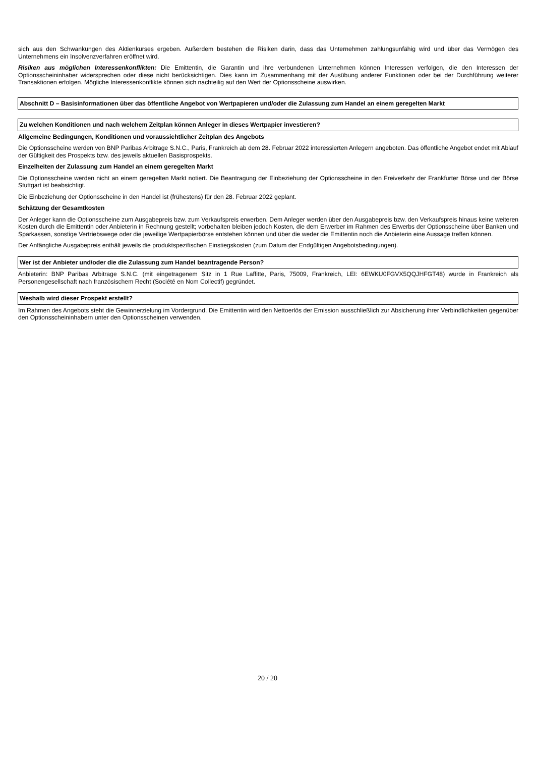sich aus den Schwankungen des Aktienkurses ergeben. Außerdem bestehen die Risiken darin, dass das Unternehmen zahlungsunfähig wird und über das Vermögen des Unternehmens ein Insolvenzverfahren eröffnet wird.
Risiken aus möglichen Interessenkonflikten: Die Emittentin, die Garantin und ihre verbundenen Unternehmen können Interessen verfolgen, die den Interessen der Optionsscheininhaber widersprechen oder diese nicht berücksichtigen. Dies kann im Zusammenhang mit der Ausübung anderer Funktionen oder bei der Durchführung weiterer Transaktionen erfolgen. Mögliche Interessenkonflikte können sich nachteilig auf den Wert der Optionsscheine auswirken.
Abschnitt D – Basisinformationen über das öffentliche Angebot von Wertpapieren und/oder die Zulassung zum Handel an einem geregelten Markt
Zu welchen Konditionen und nach welchem Zeitplan können Anleger in dieses Wertpapier investieren?
Allgemeine Bedingungen, Konditionen und voraussichtlicher Zeitplan des Angebots
Die Optionsscheine werden von BNP Paribas Arbitrage S.N.C., Paris, Frankreich ab dem 28. Februar 2022 interessierten Anlegern angeboten. Das öffentliche Angebot endet mit Ablauf der Gültigkeit des Prospekts bzw. des jeweils aktuellen Basisprospekts.
Einzelheiten der Zulassung zum Handel an einem geregelten Markt
Die Optionsscheine werden nicht an einem geregelten Markt notiert. Die Beantragung der Einbeziehung der Optionsscheine in den Freiverkehr der Frankfurter Börse und der Börse Stuttgart ist beabsichtigt.
Die Einbeziehung der Optionsscheine in den Handel ist (frühestens) für den 28. Februar 2022 geplant.
Schätzung der Gesamtkosten
Der Anleger kann die Optionsscheine zum Ausgabepreis bzw. zum Verkaufspreis erwerben. Dem Anleger werden über den Ausgabepreis bzw. den Verkaufspreis hinaus keine weiteren Kosten durch die Emittentin oder Anbieterin in Rechnung gestellt; vorbehalten bleiben jedoch Kosten, die dem Erwerber im Rahmen des Erwerbs der Optionsscheine über Banken und Sparkassen, sonstige Vertriebswege oder die jeweilige Wertpapierbörse entstehen können und über die weder die Emittentin noch die Anbieterin eine Aussage treffen können.
Der Anfängliche Ausgabepreis enthält jeweils die produktspezifischen Einstiegskosten (zum Datum der Endgültigen Angebotsbedingungen).
Wer ist der Anbieter und/oder die die Zulassung zum Handel beantragende Person?
Anbieterin: BNP Paribas Arbitrage S.N.C. (mit eingetragenem Sitz in 1 Rue Laffitte, Paris, 75009, Frankreich, LEI: 6EWKU0FGVX5QQJHFGT48) wurde in Frankreich als Personengesellschaft nach französischem Recht (Société en Nom Collectif) gegründet.
Weshalb wird dieser Prospekt erstellt?
Im Rahmen des Angebots steht die Gewinnerzielung im Vordergrund. Die Emittentin wird den Nettoerlös der Emission ausschließlich zur Absicherung ihrer Verbindlichkeiten gegenüber den Optionsscheininhabern unter den Optionsscheinen verwenden.
20 / 20